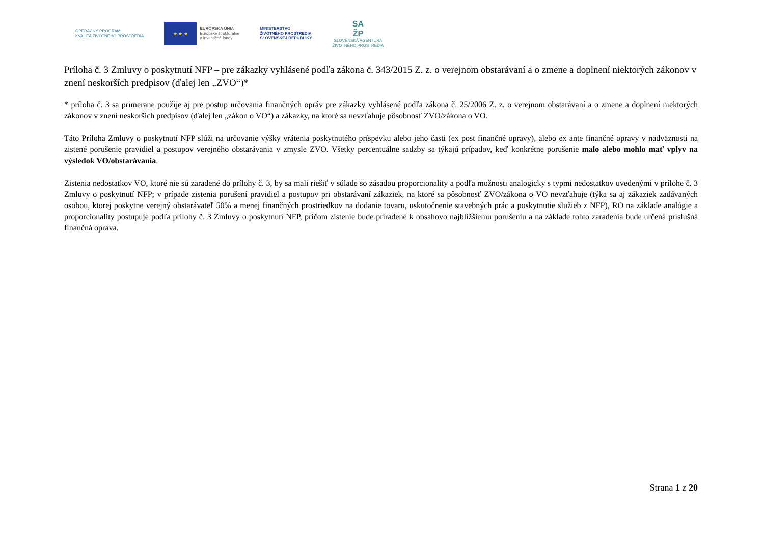OPERAČNÝ PROGRAM
KVALITA ŽIVOTNÉHO PROSTREDIA
★ ★ ★
EURÓPSKA ÚNIA
Európske štrukturálne
a investičné fondy
MINISTERSTVO
ŽIVOTNÉHO PROSTREDIA
SLOVENSKEJ REPUBLIKY
SA
ŽP
SLOVENSKÁ AGENTÚRA
ŽIVOTNÉHO PROSTREDIA
Príloha č. 3 Zmluvy o poskytnutí NFP – pre zákazky vyhlásené podľa zákona č. 343/2015 Z. z. o verejnom obstarávaní a o zmene a doplnení niektorých zákonov v znení neskorších predpisov (ďalej len „ZVO“)*
* príloha č. 3 sa primerane použije aj pre postup určovania finančných opráv pre zákazky vyhlásené podľa zákona č. 25/2006 Z. z. o verejnom obstarávaní a o zmene a doplnení niektorých zákonov v znení neskorších predpisov (ďalej len „zákon o VO“) a zákazky, na ktoré sa nevzťahuje pôsobnosť ZVO/zákona o VO.
Táto Príloha Zmluvy o poskytnutí NFP slúži na určovanie výšky vrátenia poskytnutého príspevku alebo jeho časti (ex post finančné opravy), alebo ex ante finančné opravy v nadväznosti na zistené porušenie pravidiel a postupov verejného obstarávania v zmysle ZVO. Všetky percentuálne sadzby sa týkajú prípadov, keď konkrétne porušenie malo alebo mohlo mať vplyv na výsledok VO/obstarávania.
Zistenia nedostatkov VO, ktoré nie sú zaradené do prílohy č. 3, by sa mali riešiť v súlade so zásadou proporcionality a podľa možnosti analogicky s typmi nedostatkov uvedenými v prílohe č. 3 Zmluvy o poskytnutí NFP; v prípade zistenia porušení pravidiel a postupov pri obstarávaní zákaziek, na ktoré sa pôsobnosť ZVO/zákona o VO nevzťahuje (týka sa aj zákaziek zadávaných osobou, ktorej poskytne verejný obstarávateľ 50% a menej finančných prostriedkov na dodanie tovaru, uskutočnenie stavebných prác a poskytnutie služieb z NFP), RO na základe analógie a proporcionality postupuje podľa prílohy č. 3 Zmluvy o poskytnutí NFP, pričom zistenie bude priradené k obsahovo najbližšiemu porušeniu a na základe tohto zaradenia bude určená príslušná finančná oprava.
Strana 1 z 20